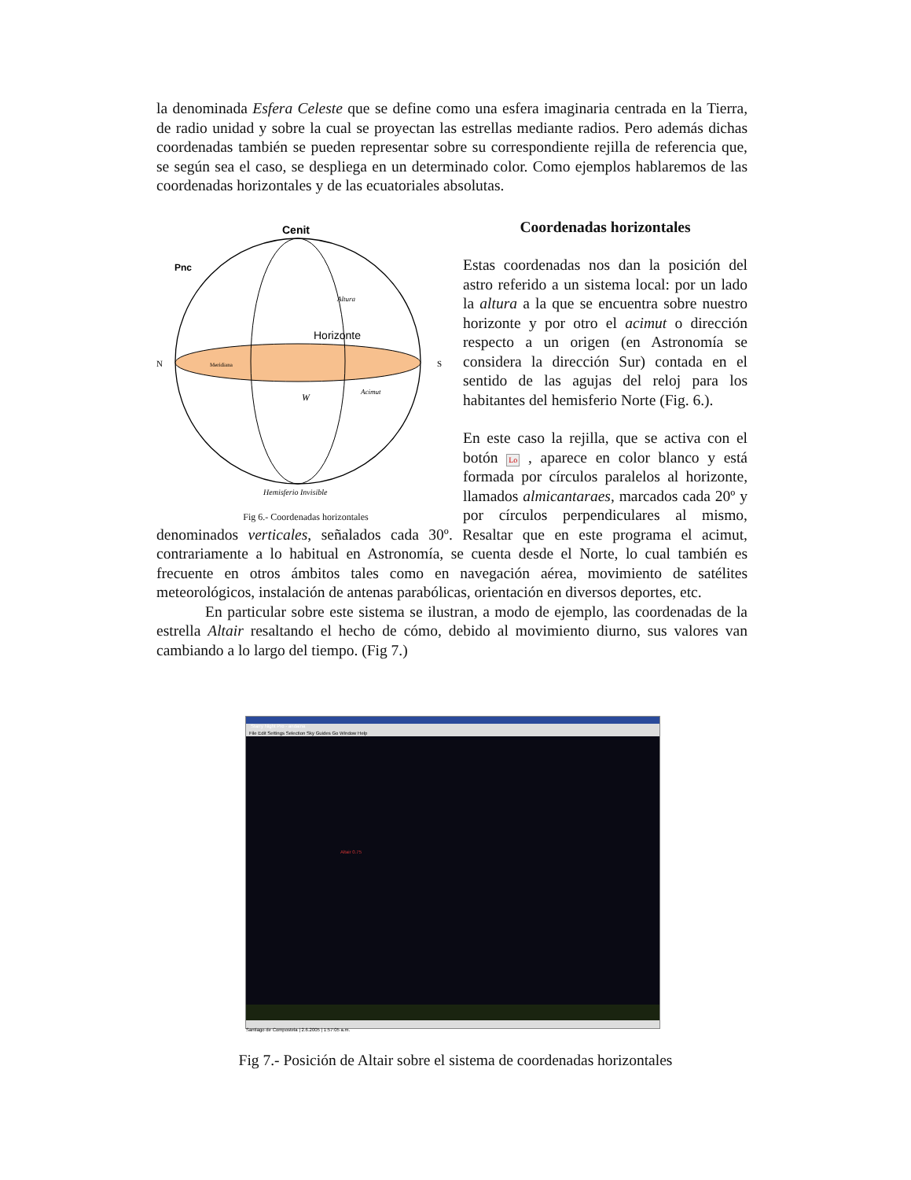la denominada Esfera Celeste que se define como una esfera imaginaria centrada en la Tierra, de radio unidad y sobre la cual se proyectan las estrellas mediante radios. Pero además dichas coordenadas también se pueden representar sobre su correspondiente rejilla de referencia que, se según sea el caso, se despliega en un determinado color. Como ejemplos hablaremos de las coordenadas horizontales y de las ecuatoriales absolutas.
Cenit
N
S
Horizonte
Altura
Acimut
W
Pnc
Hemisferio Invisible
Meridiana
Fig 6.- Coordenadas horizontales
Coordenadas horizontales
Estas coordenadas nos dan la posición del astro referido a un sistema local: por un lado la altura a la que se encuentra sobre nuestro horizonte y por otro el acimut o dirección respecto a un origen (en Astronomía se considera la dirección Sur) contada en el sentido de las agujas del reloj para los habitantes del hemisferio Norte (Fig. 6.).
En este caso la rejilla, que se activa con el botón Lo , aparece en color blanco y está formada por círculos paralelos al horizonte, llamados almicantaraes, marcados cada 20º y por círculos perpendiculares al mismo, denominados verticales, señalados cada 30º. Resaltar que en este programa el acimut, contrariamente a lo habitual en Astronomía, se cuenta desde el Norte, lo cual también es frecuente en otros ámbitos tales como en navegación aérea, movimiento de satélites meteorológicos, instalación de antenas parabólicas, orientación en diversos deportes, etc.
En particular sobre este sistema se ilustran, a modo de ejemplo, las coordenadas de la estrella Altair resaltando el hecho de cómo, debido al movimiento diurno, sus valores van cambiando a lo largo del tiempo. (Fig 7.)
Starry Night Pro - andaina
File Edit Settings Selection Sky Guides Go Window Help
Santiago de Compostela | 2.6.2005 | 1:57:05 a.m.
Altair 0.75
Fig 7.- Posición de Altair sobre el sistema de coordenadas horizontales